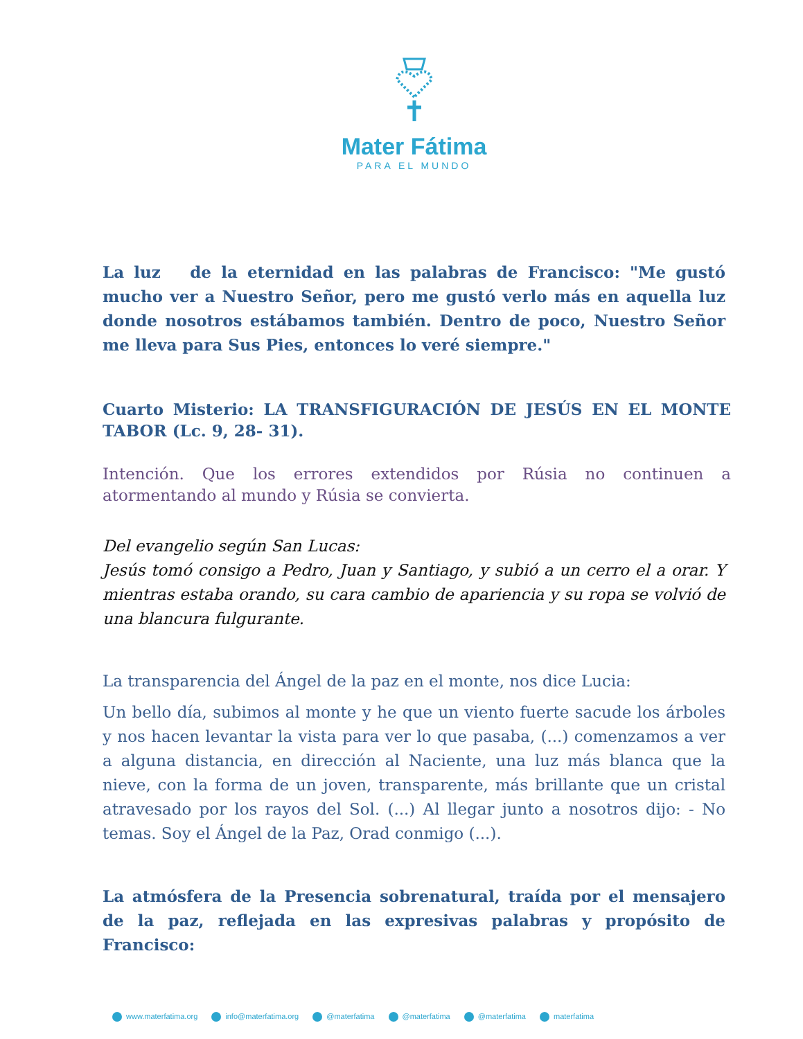Mater Fátima
PARA EL MUNDO
La luz de la eternidad en las palabras de Francisco: "Me gustó mucho ver a Nuestro Señor, pero me gustó verlo más en aquella luz donde nosotros estábamos también. Dentro de poco, Nuestro Señor me lleva para Sus Pies, entonces lo veré siempre."
Cuarto Misterio: LA TRANSFIGURACIÓN DE JESÚS EN EL MONTE TABOR (Lc. 9, 28- 31).
Intención. Que los errores extendidos por Rúsia no continuen a atormentando al mundo y Rúsia se convierta.
Del evangelio según San Lucas:
Jesús tomó consigo a Pedro, Juan y Santiago, y subió a un cerro el a orar. Y mientras estaba orando, su cara cambio de apariencia y su ropa se volvió de una blancura fulgurante.
La transparencia del Ángel de la paz en el monte, nos dice Lucia:
Un bello día, subimos al monte y he que un viento fuerte sacude los árboles y nos hacen levantar la vista para ver lo que pasaba, (...) comenzamos a ver a alguna distancia, en dirección al Naciente, una luz más blanca que la nieve, con la forma de un joven, transparente, más brillante que un cristal atravesado por los rayos del Sol. (...) Al llegar junto a nosotros dijo: - No temas. Soy el Ángel de la Paz, Orad conmigo (...).
La atmósfera de la Presencia sobrenatural, traída por el mensajero de la paz, reflejada en las expresivas palabras y propósito de Francisco:
www.materfatima.org info@materfatima.org @materfatima @materfatima @materfatima materfatima